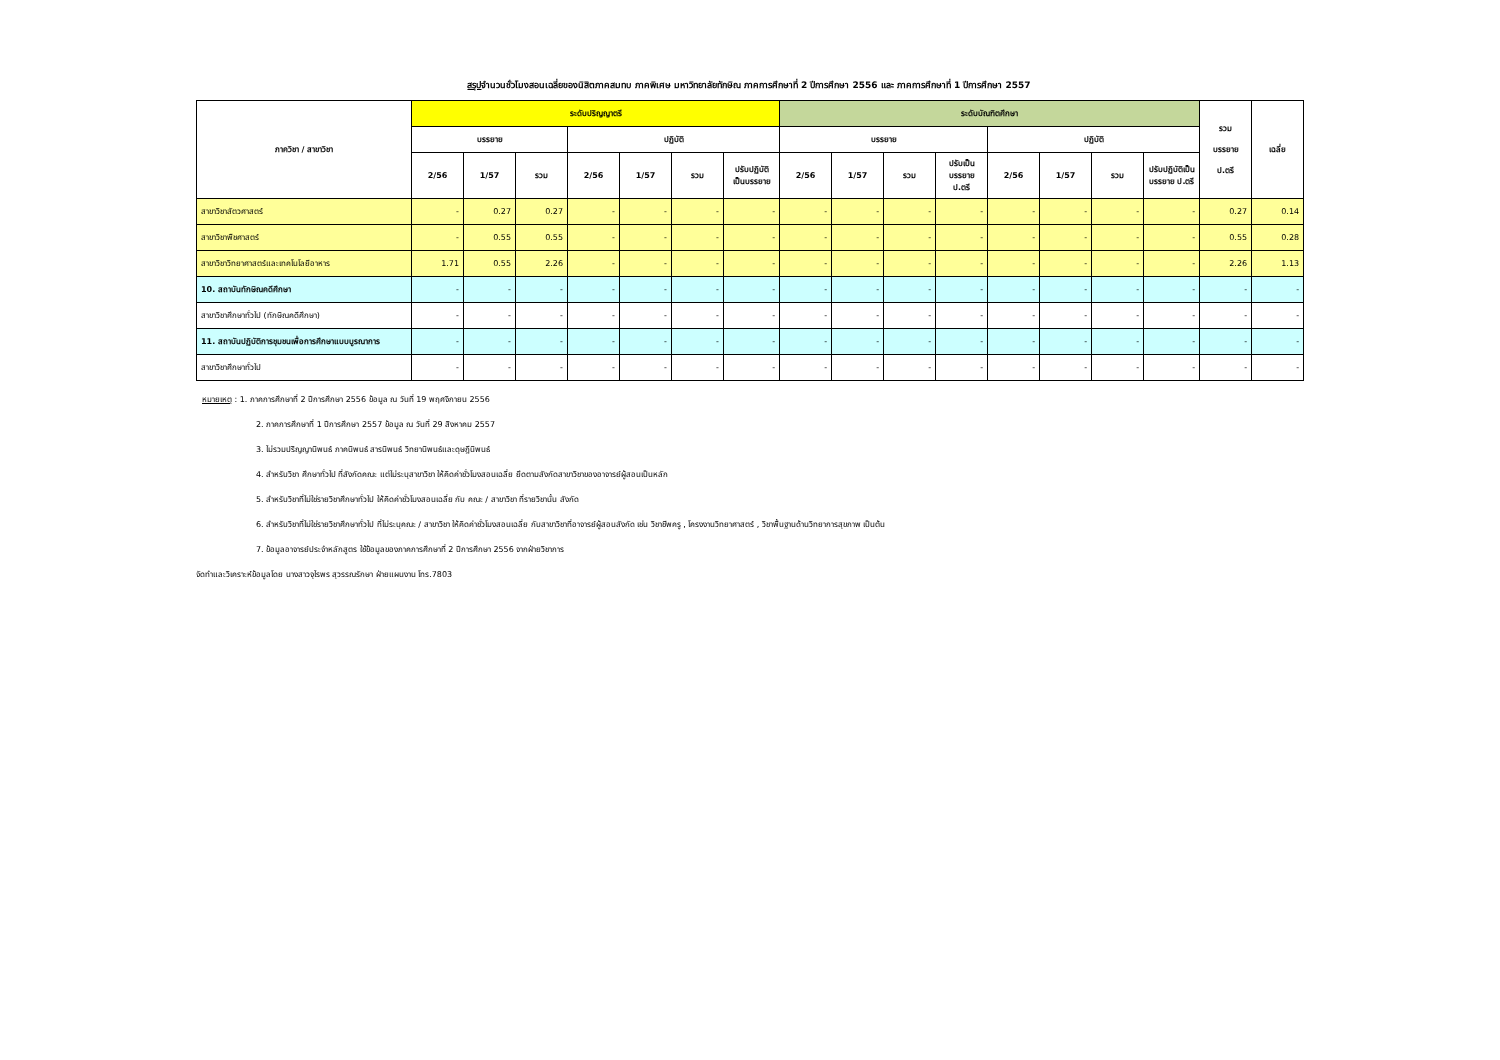สรุปจำนวนชั่วโมงสอนเฉลี่ยของนิสิตภาคสมทบ ภาคพิเศษ มหาวิทยาลัยทักษิณ ภาคการศึกษาที่ 2 ปีการศึกษา 2556 และ ภาคการศึกษาที่ 1 ปีการศึกษา 2557
| ภาควิชา / สาขาวิชา | ระดับปริญญาตรี | | | | | | | ระดับบัณฑิตศึกษา | | | | | | | | รวม บรรยาย ป.ตรี | เฉลี่ย |
| --- | --- | --- | --- | --- | --- | --- | --- | --- | --- | --- | --- | --- | --- | --- | --- | --- | --- |
| | บรรยาย | | | ปฏิบัติ | | | | บรรยาย | | | | ปฏิบัติ | | | | | |
| | 2/56 | 1/57 | รวม | 2/56 | 1/57 | รวม | ปรับปฏิบัติ เป็นบรรยาย | 2/56 | 1/57 | รวม | ปรับเป็น บรรยายป.ตรี | 2/56 | 1/57 | รวม | ปรับปฏิบัติเป็น บรรยาย ป.ตรี | | |
| สาขาวิชาสัตวศาสตร์ | - | 0.27 | 0.27 | - | - | - | - | - | - | - | - | - | - | - | - | 0.27 | 0.14 |
| สาขาวิชาพืชศาสตร์ | - | 0.55 | 0.55 | - | - | - | - | - | - | - | - | - | - | - | - | 0.55 | 0.28 |
| สาขาวิชาวิทยาศาสตร์และเทคโนโลยีอาหาร | 1.71 | 0.55 | 2.26 | - | - | - | - | - | - | - | - | - | - | - | - | 2.26 | 1.13 |
| 10. สถาบันทักษิณคดีศึกษา | - | - | - | - | - | - | - | - | - | - | - | - | - | - | - | - | - |
| สาขาวิชาศึกษาทั่วไป (ทักษิณคดีศึกษา) | - | - | - | - | - | - | - | - | - | - | - | - | - | - | - | - | - |
| 11. สถาบันปฏิบัติการชุมชนเพื่อการศึกษาแบบบูรณาการ | - | - | - | - | - | - | - | - | - | - | - | - | - | - | - | - | - |
| สาขาวิชาศึกษาทั่วไป | - | - | - | - | - | - | - | - | - | - | - | - | - | - | - | - | - |
หมายเหตุ : 1. ภาคการศึกษาที่ 2 ปีการศึกษา 2556 ข้อมูล ณ วันที่ 19 พฤศจิกายน 2556
2. ภาคการศึกษาที่ 1 ปีการศึกษา 2557 ข้อมูล ณ วันที่ 29 สิงหาคม 2557
3. ไม่รวมปริญญานิพนธ์ ภาคนิพนธ์ สารนิพนธ์ วิทยานิพนธ์และดุษฎีนิพนธ์
4. สำหรับวิชา ศึกษาทั่วไป ที่สังกัดคณะ แต่ไม่ระบุสาขาวิชา ให้คิดค่าชั่วโมงสอนเฉลี่ย ยึดตามสังกัดสาขาวิชาของอาจารย์ผู้สอนเป็นหลัก
5. สำหรับวิชาที่ไม่ใช่รายวิชาศึกษาทั่วไป ให้คิดค่าชั่วโมงสอนเฉลี่ย กับ คณะ / สาขาวิชา ที่รายวิชานั้น สังกัด
6. สำหรับวิชาที่ไม่ใช่รายวิชาศึกษาทั่วไป ที่ไม่ระบุคณะ / สาขาวิชา ให้คิดค่าชั่วโมงสอนเฉลี่ย กับสาขาวิชาที่อาจารย์ผู้สอนสังกัด เช่น วิชาชีพครู , โครงงานวิทยาศาสตร์ , วิชาพื้นฐานด้านวิทยาการสุขภาพ เป็นต้น
7. ข้อมูลอาจารย์ประจำหลักสูตร ใช้ข้อมูลของภาคการศึกษาที่ 2 ปีการศึกษา 2556 จากฝ่ายวิชาการ
จัดทำและวิเคราะห์ข้อมูลโดย นางสาวจุไรพร สุวรรณรักษา ฝ่ายแผนงาน โทร.7803